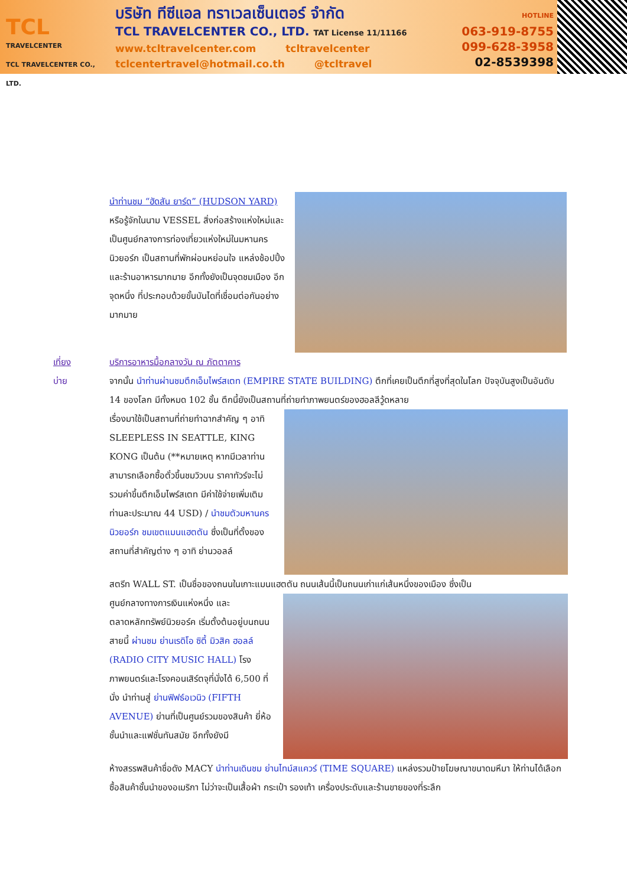TCL
TRAVELCENTER
TCL TRAVELCENTER CO., LTD.
บริษัท ทีซีแอล ทราเวลเซ็นเตอร์ จำกัด
TCL TRAVELCENTER CO., LTD. TAT License 11/11166
www.tcltravelcenter.com tcltravelcenter
tclcentertravel@hotmail.co.th @tcltravel
HOTLINE
063-919-8755
099-628-3958
02-8539398
นำท่านชม “ฮัดสัน ยาร์ด” (HUDSON YARD) หรือรู้จักในนาม VESSEL สิ่งก่อสร้างแห่งใหม่และเป็นศูนย์กลางการท่องเที่ยวแห่งใหม่ในมหานครนิวยอร์ก เป็นสถานที่พักผ่อนหย่อนใจ แหล่งช้อปปิ้งและร้านอาหารมากมาย อีกทั้งยังเป็นจุดชมเมือง อีกจุดหนึ่ง ที่ประกอบด้วยขั้นบันไดที่เชื่อมต่อกันอย่างมากมาย
เที่ยง บริการอาหารมื้อกลางวัน ณ ภัตตาคาร
บ่าย จากนั้น นำท่านผ่านชมตึกเอ็มไพร์สเตท (EMPIRE STATE BUILDING) ตึกที่เคยเป็นตึกที่สูงที่สุดในโลก ปัจจุบันสูงเป็นอันดับ 14 ของโลก มีทั้งหมด 102 ชั้น ตึกนี้ยังเป็นสถานที่ถ่ายทำภาพยนตร์ของฮอลลีวู้ดหลาย
เรื่องมาใช้เป็นสถานที่ถ่ายทำฉากสำคัญ ๆ อาทิ SLEEPLESS IN SEATTLE, KING KONG เป็นต้น (**หมายเหตุ หากมีเวลาท่านสามารถเลือกซื้อตั๋วขึ้นชมวิวบน ราคาทัวร์จะไม่รวมค่าขึ้นตึกเอ็มไพร์สเตท มีค่าใช้จ่ายเพิ่มเติม ท่านละประมาณ 44 USD) / นำชมตัวมหานครนิวยอร์ก ชมเขตแมนแฮตตัน ซึ่งเป็นที่ตั้งของสถานที่สำคัญต่าง ๆ อาทิ ย่านวอลล์
สตรีท WALL ST. เป็นชื่อของถนนในเกาะแมนแฮตตัน ถนนเส้นนี้เป็นถนนเก่าแก่เส้นหนึ่งของเมือง ซึ่งเป็น
ศูนย์กลางทางการเงินแห่งหนึ่ง และตลาดหลักทรัพย์นิวยอร์ค เริ่มตั้งต้นอยู่บนถนนสายนี้ ผ่านชม ย่านเรดิโอ ซิตี้ มิวสิค ฮอลล์ (RADIO CITY MUSIC HALL) โรงภาพยนตร์และโรงคอนเสิร์ตจุที่นั่งได้ 6,500 ที่นั่ง นำท่านสู่ ย่านฟิฟธ์อเวนิว (FIFTH AVENUE) ย่านที่เป็นศูนย์รวมของสินค้า ยี่ห้อชั้นนำและแฟชั่นทันสมัย อีกทั้งยังมี
ห้างสรรพสินค้าชื่อดัง MACY นำท่านเดินชม ย่านไทม์สแควร์ (TIME SQUARE) แหล่งรวมป้ายโฆษณาขนาดมหึมา ให้ท่านได้เลือกซื้อสินค้าชั้นนำของอเมริกา ไม่ว่าจะเป็นเสื้อผ้า กระเป๋า รองเท้า เครื่องประดับและร้านขายของที่ระลึก